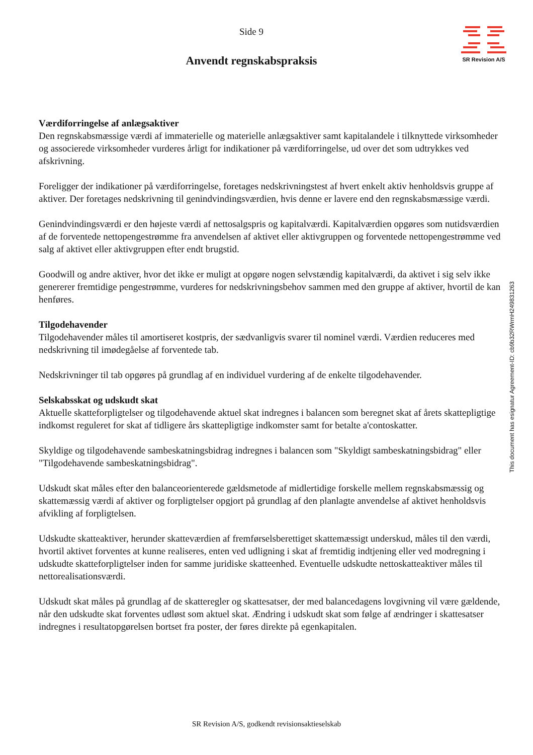Side 9
Anvendt regnskabspraksis
SR Revision A/S
Værdiforringelse af anlægsaktiver
Den regnskabsmæssige værdi af immaterielle og materielle anlægsaktiver samt kapitalandele i tilknyttede virksomheder og associerede virksomheder vurderes årligt for indikationer på værdiforringelse, ud over det som udtrykkes ved afskrivning.
Foreligger der indikationer på værdiforringelse, foretages nedskrivningstest af hvert enkelt aktiv henholdsvis gruppe af aktiver. Der foretages nedskrivning til genindvindingsværdien, hvis denne er lavere end den regnskabsmæssige værdi.
Genindvindingsværdi er den højeste værdi af nettosalgspris og kapitalværdi. Kapitalværdien opgøres som nutidsværdien af de forventede nettopengestrømme fra anvendelsen af aktivet eller aktivgruppen og forventede nettopengestrømme ved salg af aktivet eller aktivgruppen efter endt brugstid.
Goodwill og andre aktiver, hvor det ikke er muligt at opgøre nogen selvstændig kapitalværdi, da aktivet i sig selv ikke genererer fremtidige pengestrømme, vurderes for nedskrivningsbehov sammen med den gruppe af aktiver, hvortil de kan henføres.
Tilgodehavender
Tilgodehavender måles til amortiseret kostpris, der sædvanligvis svarer til nominel værdi. Værdien reduceres med nedskrivning til imødegåelse af forventede tab.
Nedskrivninger til tab opgøres på grundlag af en individuel vurdering af de enkelte tilgodehavender.
Selskabsskat og udskudt skat
Aktuelle skatteforpligtelser og tilgodehavende aktuel skat indregnes i balancen som beregnet skat af årets skattepligtige indkomst reguleret for skat af tidligere års skattepligtige indkomster samt for betalte a'contoskatter.
Skyldige og tilgodehavende sambeskatningsbidrag indregnes i balancen som "Skyldigt sambeskatningsbidrag" eller "Tilgodehavende sambeskatningsbidrag".
Udskudt skat måles efter den balanceorienterede gældsmetode af midlertidige forskelle mellem regnskabsmæssig og skattemæssig værdi af aktiver og forpligtelser opgjort på grundlag af den planlagte anvendelse af aktivet henholdsvis afvikling af forpligtelsen.
Udskudte skatteaktiver, herunder skatteværdien af fremførselsberettiget skattemæssigt underskud, måles til den værdi, hvortil aktivet forventes at kunne realiseres, enten ved udligning i skat af fremtidig indtjening eller ved modregning i udskudte skatteforpligtelser inden for samme juridiske skatteenhed. Eventuelle udskudte nettoskatteaktiver måles til nettorealisationsværdi.
Udskudt skat måles på grundlag af de skatteregler og skattesatser, der med balancedagens lovgivning vil være gældende, når den udskudte skat forventes udløst som aktuel skat. Ændring i udskudt skat som følge af ændringer i skattesatser indregnes i resultatopgørelsen bortset fra poster, der føres direkte på egenkapitalen.
This document has esignatur Agreement-ID: cb9b32RWrmH249831263
SR Revision A/S, godkendt revisionsaktieselskab